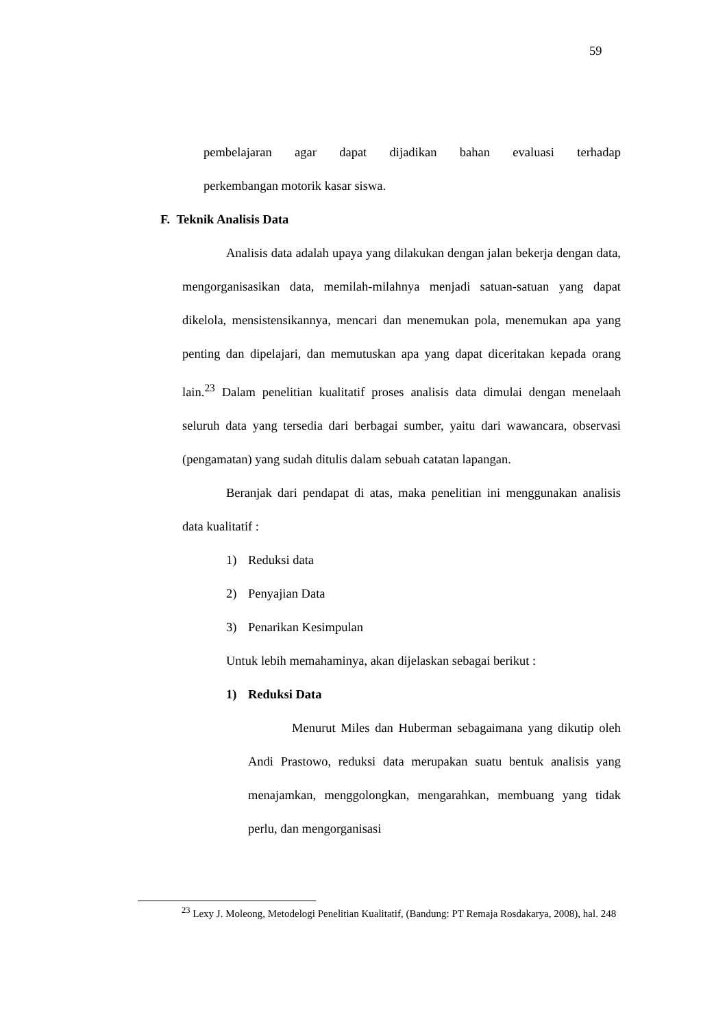59
pembelajaran agar dapat dijadikan bahan evaluasi terhadap
perkembangan motorik kasar siswa.
F. Teknik Analisis Data
Analisis data adalah upaya yang dilakukan dengan jalan bekerja dengan data, mengorganisasikan data, memilah-milahnya menjadi satuan-satuan yang dapat dikelola, mensistensikannya, mencari dan menemukan pola, menemukan apa yang penting dan dipelajari, dan memutuskan apa yang dapat diceritakan kepada orang lain.<sup>23</sup> Dalam penelitian kualitatif proses analisis data dimulai dengan menelaah seluruh data yang tersedia dari berbagai sumber, yaitu dari wawancara, observasi (pengamatan) yang sudah ditulis dalam sebuah catatan lapangan.
Beranjak dari pendapat di atas, maka penelitian ini menggunakan analisis data kualitatif :
1) Reduksi data
2) Penyajian Data
3) Penarikan Kesimpulan
Untuk lebih memahaminya, akan dijelaskan sebagai berikut :
1) Reduksi Data
Menurut Miles dan Huberman sebagaimana yang dikutip oleh Andi Prastowo, reduksi data merupakan suatu bentuk analisis yang menajamkan, menggolongkan, mengarahkan, membuang yang tidak perlu, dan mengorganisasi
<sup>23</sup> Lexy J. Moleong, Metodelogi Penelitian Kualitatif, (Bandung: PT Remaja Rosdakarya, 2008), hal. 248